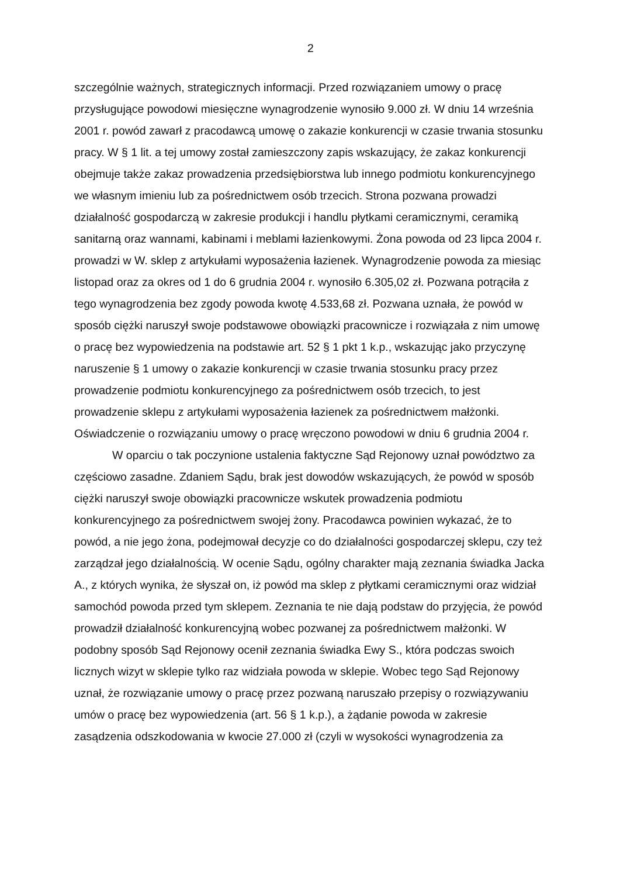2
szczególnie ważnych, strategicznych informacji. Przed rozwiązaniem umowy o pracę przysługujące powodowi miesięczne wynagrodzenie wynosiło 9.000 zł. W dniu 14 września 2001 r. powód zawarł z pracodawcą umowę o zakazie konkurencji w czasie trwania stosunku pracy. W § 1 lit. a tej umowy został zamieszczony zapis wskazujący, że zakaz konkurencji obejmuje także zakaz prowadzenia przedsiębiorstwa lub innego podmiotu konkurencyjnego we własnym imieniu lub za pośrednictwem osób trzecich. Strona pozwana prowadzi działalność gospodarczą w zakresie produkcji i handlu płytkami ceramicznymi, ceramiką sanitarną oraz wannami, kabinami i meblami łazienkowymi. Żona powoda od 23 lipca 2004 r. prowadzi w W. sklep z artykułami wyposażenia łazienek. Wynagrodzenie powoda za miesiąc listopad oraz za okres od 1 do 6 grudnia 2004 r. wynosiło 6.305,02 zł. Pozwana potrąciła z tego wynagrodzenia bez zgody powoda kwotę 4.533,68 zł. Pozwana uznała, że powód w sposób ciężki naruszył swoje podstawowe obowiązki pracownicze i rozwiązała z nim umowę o pracę bez wypowiedzenia na podstawie art. 52 § 1 pkt 1 k.p., wskazując jako przyczynę naruszenie § 1 umowy o zakazie konkurencji w czasie trwania stosunku pracy przez prowadzenie podmiotu konkurencyjnego za pośrednictwem osób trzecich, to jest prowadzenie sklepu z artykułami wyposażenia łazienek za pośrednictwem małżonki. Oświadczenie o rozwiązaniu umowy o pracę wręczono powodowi w dniu 6 grudnia 2004 r.
W oparciu o tak poczynione ustalenia faktyczne Sąd Rejonowy uznał powództwo za częściowo zasadne. Zdaniem Sądu, brak jest dowodów wskazujących, że powód w sposób ciężki naruszył swoje obowiązki pracownicze wskutek prowadzenia podmiotu konkurencyjnego za pośrednictwem swojej żony. Pracodawca powinien wykazać, że to powód, a nie jego żona, podejmował decyzje co do działalności gospodarczej sklepu, czy też zarządzał jego działalnością. W ocenie Sądu, ogólny charakter mają zeznania świadka Jacka A., z których wynika, że słyszał on, iż powód ma sklep z płytkami ceramicznymi oraz widział samochód powoda przed tym sklepem. Zeznania te nie dają podstaw do przyjęcia, że powód prowadził działalność konkurencyjną wobec pozwanej za pośrednictwem małżonki. W podobny sposób Sąd Rejonowy ocenił zeznania świadka Ewy S., która podczas swoich licznych wizyt w sklepie tylko raz widziała powoda w sklepie. Wobec tego Sąd Rejonowy uznał, że rozwiązanie umowy o pracę przez pozwaną naruszało przepisy o rozwiązywaniu umów o pracę bez wypowiedzenia (art. 56 § 1 k.p.), a żądanie powoda w zakresie zasądzenia odszkodowania w kwocie 27.000 zł (czyli w wysokości wynagrodzenia za